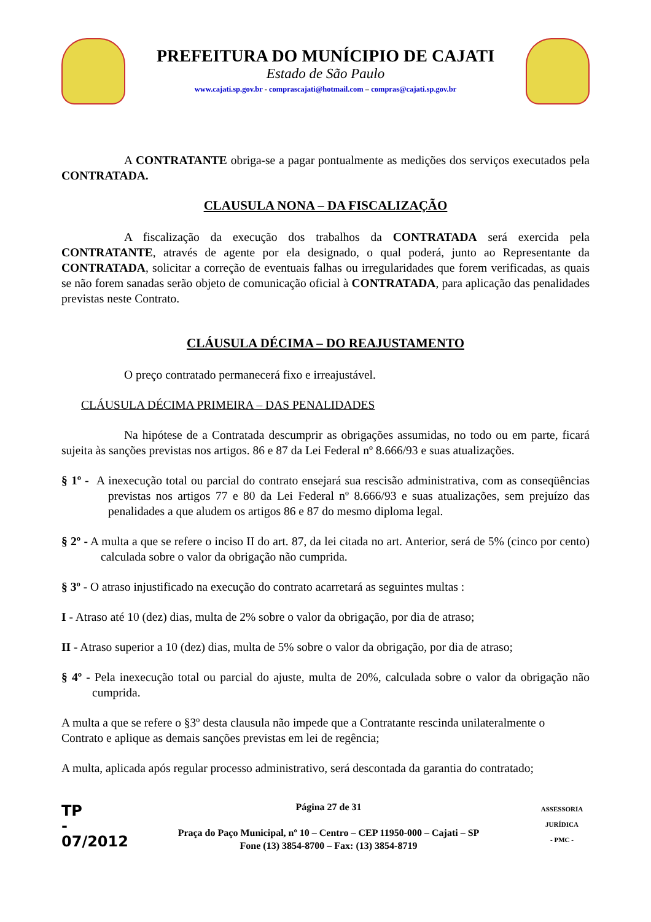PREFEITURA DO MUNÍCIPIO DE CAJATI
Estado de São Paulo
www.cajati.sp.gov.br - comprascajati@hotmail.com – compras@cajati.sp.gov.br
A CONTRATANTE obriga-se a pagar pontualmente as medições dos serviços executados pela CONTRATADA.
CLAUSULA NONA – DA FISCALIZAÇÃO
A fiscalização da execução dos trabalhos da CONTRATADA será exercida pela CONTRATANTE, através de agente por ela designado, o qual poderá, junto ao Representante da CONTRATADA, solicitar a correção de eventuais falhas ou irregularidades que forem verificadas, as quais se não forem sanadas serão objeto de comunicação oficial à CONTRATADA, para aplicação das penalidades previstas neste Contrato.
CLÁUSULA DÉCIMA – DO REAJUSTAMENTO
O preço contratado permanecerá fixo e irreajustável.
CLÁUSULA DÉCIMA PRIMEIRA – DAS PENALIDADES
Na hipótese de a Contratada descumprir as obrigações assumidas, no todo ou em parte, ficará sujeita às sanções previstas nos artigos. 86 e 87 da Lei Federal nº 8.666/93 e suas atualizações.
§ 1º - A inexecução total ou parcial do contrato ensejará sua rescisão administrativa, com as conseqüências previstas nos artigos 77 e 80 da Lei Federal nº 8.666/93 e suas atualizações, sem prejuízo das penalidades a que aludem os artigos 86 e 87 do mesmo diploma legal.
§ 2º - A multa a que se refere o inciso II do art. 87, da lei citada no art. Anterior, será de 5% (cinco por cento) calculada sobre o valor da obrigação não cumprida.
§ 3º - O atraso injustificado na execução do contrato acarretará as seguintes multas :
I - Atraso até 10 (dez) dias, multa de 2% sobre o valor da obrigação, por dia de atraso;
II - Atraso superior a 10 (dez) dias, multa de 5% sobre o valor da obrigação, por dia de atraso;
§ 4º - Pela inexecução total ou parcial do ajuste, multa de 20%, calculada sobre o valor da obrigação não cumprida.
A multa a que se refere o §3º desta clausula não impede que a Contratante rescinda unilateralmente o Contrato e aplique as demais sanções previstas em lei de regência;
A multa, aplicada após regular processo administrativo, será descontada da garantia do contratado;
TP
-
07/2012
Página 27 de 31
Praça do Paço Municipal, nº 10 – Centro – CEP 11950-000 – Cajati – SP
Fone (13) 3854-8700 – Fax: (13) 3854-8719
ASSESSORIA JURÍDICA
- PMC -